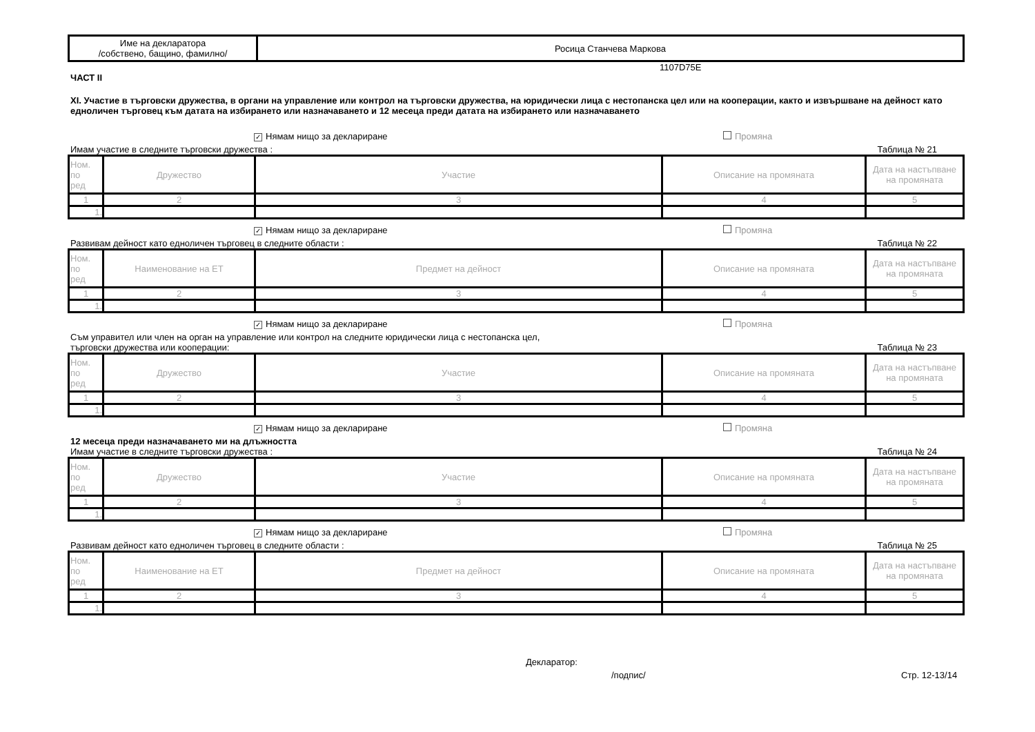| Име на декларатора /собствено, бащино, фамилно/ | Росица Станчева Маркова |
1107D75E
ЧАСТ II
XI. Участие в търговски дружества, в органи на управление или контрол на търговски дружества, на юридически лица с нестопанска цел или на кооперации, както и извършване на дейност като едноличен търговец към датата на избирането или назначаването и 12 месеца преди датата на избирането или назначаването
✓ Нямам нищо за деклариране Промяна
Имам участие в следните търговски дружества : Таблица № 21
| Ном. по ред | Дружество | Участие | Описание на промяната | Дата на настъпване на промяната |
| 1 | 2 | 3 | 4 | 5 |
| 1. | | | | |
✓ Нямам нищо за деклариране Промяна
Развивам дейност като едноличен търговец в следните области : Таблица № 22
| Ном. по ред | Наименование на ЕТ | Предмет на дейност | Описание на промяната | Дата на настъпване на промяната |
| 1 | 2 | 3 | 4 | 5 |
| 1. | | | | |
✓ Нямам нищо за деклариране Промяна
Съм управител или член на орган на управление или контрол на следните юридически лица с нестопанска цел,
търговски дружества или кооперации: Таблица № 23
| Ном. по ред | Дружество | Участие | Описание на промяната | Дата на настъпване на промяната |
| 1 | 2 | 3 | 4 | 5 |
| 1. | | | | |
✓ Нямам нищо за деклариране Промяна
12 месеца преди назначаването ми на длъжността
Имам участие в следните търговски дружества : Таблица № 24
| Ном. по ред | Дружество | Участие | Описание на промяната | Дата на настъпване на промяната |
| 1 | 2 | 3 | 4 | 5 |
| 1. | | | | |
✓ Нямам нищо за деклариране Промяна
Развивам дейност като едноличен търговец в следните области : Таблица № 25
| Ном. по ред | Наименование на ЕТ | Предмет на дейност | Описание на промяната | Дата на настъпване на промяната |
| 1 | 2 | 3 | 4 | 5 |
| 1. | | | | |
Декларатор:
/подпис/ Стр. 12-13/14